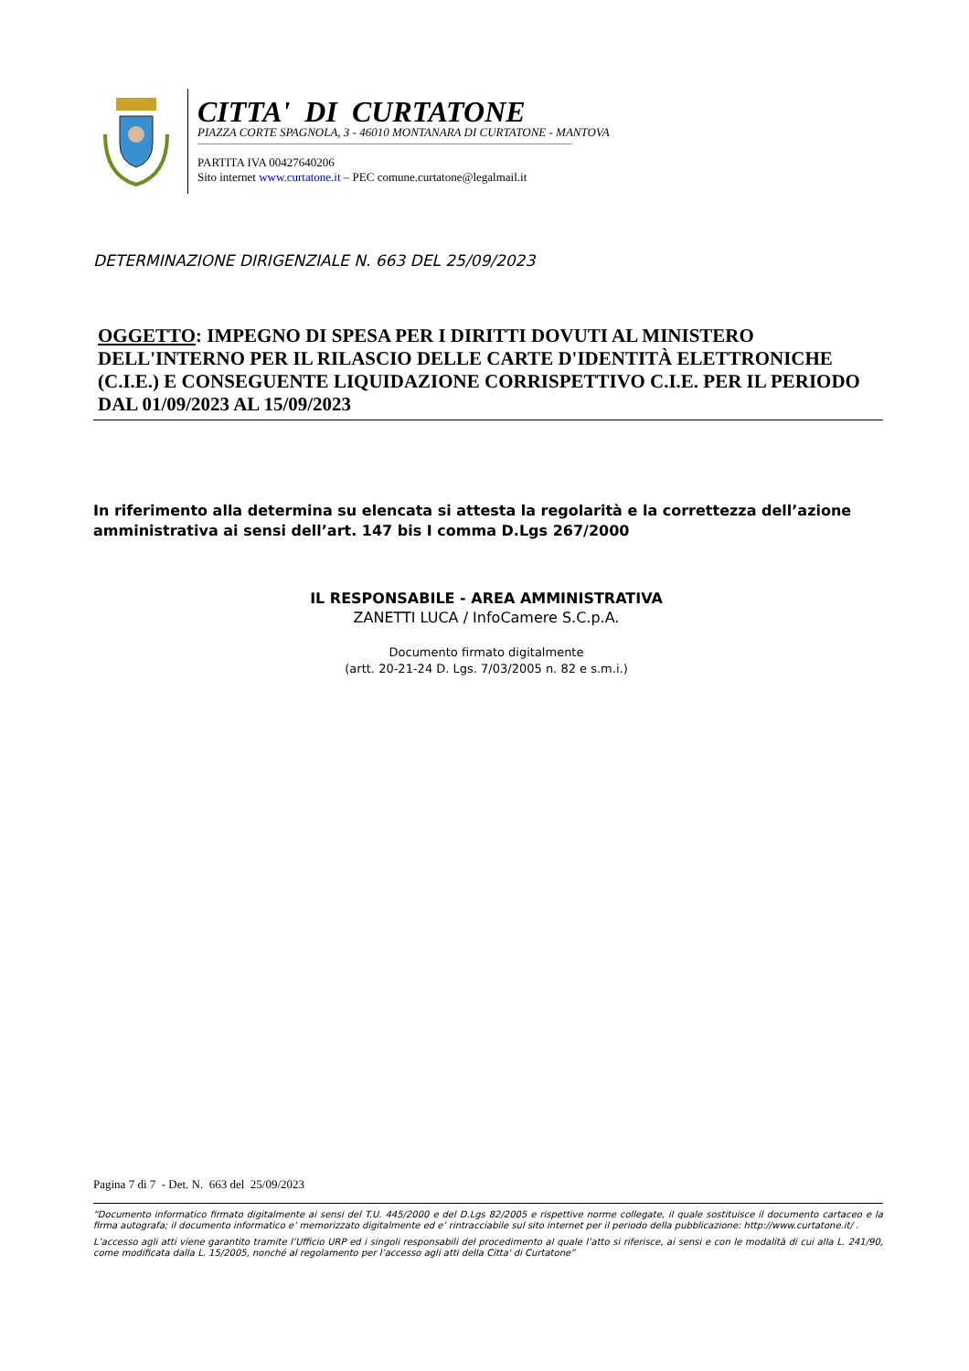CITTA' DI CURTATONE
PIAZZA CORTE SPAGNOLA, 3 - 46010 MONTANARA DI CURTATONE - MANTOVA
PARTITA IVA 00427640206
Sito internet www.curtatone.it – PEC comune.curtatone@legalmail.it
DETERMINAZIONE DIRIGENZIALE N. 663 DEL 25/09/2023
OGGETTO: IMPEGNO DI SPESA PER I DIRITTI DOVUTI AL MINISTERO DELL'INTERNO PER IL RILASCIO DELLE CARTE D'IDENTITÀ ELETTRONICHE (C.I.E.) E CONSEGUENTE LIQUIDAZIONE CORRISPETTIVO C.I.E. PER IL PERIODO DAL 01/09/2023 AL 15/09/2023
In riferimento alla determina su elencata si attesta la regolarità e la correttezza dell’azione amministrativa ai sensi dell’art. 147 bis I comma D.Lgs 267/2000
IL RESPONSABILE - AREA AMMINISTRATIVA
ZANETTI LUCA / InfoCamere S.C.p.A.
Documento firmato digitalmente
(artt. 20-21-24 D. Lgs. 7/03/2005 n. 82 e s.m.i.)
Pagina 7 di 7 - Det. N. 663 del 25/09/2023
“Documento informatico firmato digitalmente ai sensi del T.U. 445/2000 e del D.Lgs 82/2005 e rispettive norme collegate, il quale sostituisce il documento cartaceo e la firma autografa; il documento informatico e’ memorizzato digitalmente ed e’ rintracciabile sul sito internet per il periodo della pubblicazione: http://www.curtatone.it/ .
L’accesso agli atti viene garantito tramite l’Ufficio URP ed i singoli responsabili del procedimento al quale l’atto si riferisce, ai sensi e con le modalità di cui alla L. 241/90, come modificata dalla L. 15/2005, nonché al regolamento per l’accesso agli atti della Citta' di Curtatone”